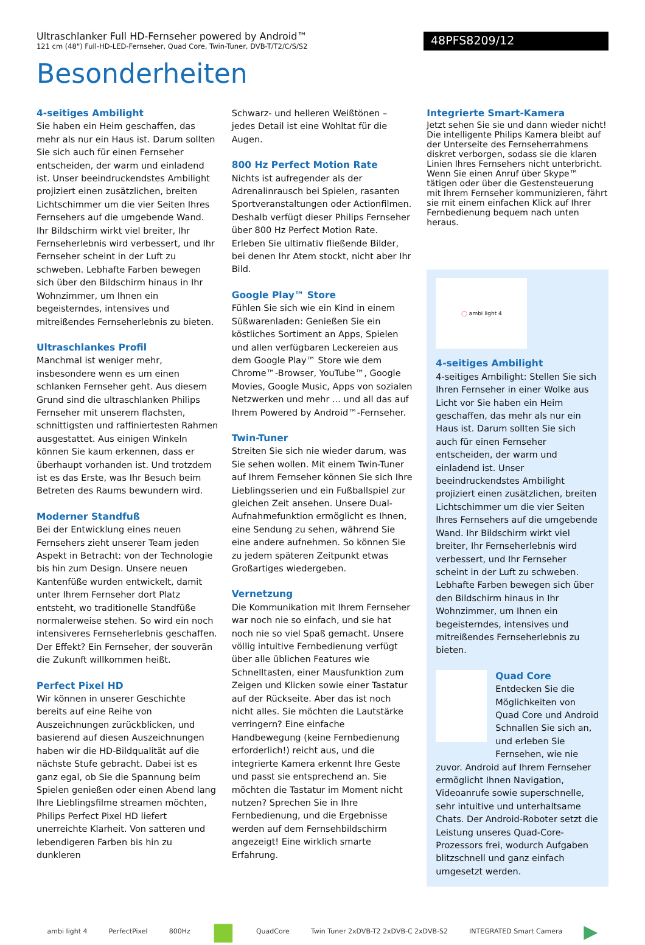Ultraschlanker Full HD-Fernseher powered by Android™
121 cm (48") Full-HD-LED-Fernseher, Quad Core, Twin-Tuner, DVB-T/T2/C/S/S2
48PFS8209/12
Besonderheiten
4-seitiges Ambilight
Sie haben ein Heim geschaffen, das mehr als nur ein Haus ist. Darum sollten Sie sich auch für einen Fernseher entscheiden, der warm und einladend ist. Unser beeindruckendstes Ambilight projiziert einen zusätzlichen, breiten Lichtschimmer um die vier Seiten Ihres Fernsehers auf die umgebende Wand. Ihr Bildschirm wirkt viel breiter, Ihr Fernseherlebnis wird verbessert, und Ihr Fernseher scheint in der Luft zu schweben. Lebhafte Farben bewegen sich über den Bildschirm hinaus in Ihr Wohnzimmer, um Ihnen ein begeisterndes, intensives und mitreißendes Fernseherlebnis zu bieten.
Ultraschlankes Profil
Manchmal ist weniger mehr, insbesondere wenn es um einen schlanken Fernseher geht. Aus diesem Grund sind die ultraschlanken Philips Fernseher mit unserem flachsten, schnittigsten und raffiniertesten Rahmen ausgestattet. Aus einigen Winkeln können Sie kaum erkennen, dass er überhaupt vorhanden ist. Und trotzdem ist es das Erste, was Ihr Besuch beim Betreten des Raums bewundern wird.
Moderner Standfuß
Bei der Entwicklung eines neuen Fernsehers zieht unserer Team jeden Aspekt in Betracht: von der Technologie bis hin zum Design. Unsere neuen Kantenfüße wurden entwickelt, damit unter Ihrem Fernseher dort Platz entsteht, wo traditionelle Standfüße normalerweise stehen. So wird ein noch intensiveres Fernseherlebnis geschaffen. Der Effekt? Ein Fernseher, der souverän die Zukunft willkommen heißt.
Perfect Pixel HD
Wir können in unserer Geschichte bereits auf eine Reihe von Auszeichnungen zurückblicken, und basierend auf diesen Auszeichnungen haben wir die HD-Bildqualität auf die nächste Stufe gebracht. Dabei ist es ganz egal, ob Sie die Spannung beim Spielen genießen oder einen Abend lang Ihre Lieblingsfilme streamen möchten, Philips Perfect Pixel HD liefert unerreichte Klarheit. Von satteren und lebendigeren Farben bis hin zu dunkleren
Schwarz- und helleren Weißtönen – jedes Detail ist eine Wohltat für die Augen.
800 Hz Perfect Motion Rate
Nichts ist aufregender als der Adrenalinrausch bei Spielen, rasanten Sportveranstaltungen oder Actionfilmen. Deshalb verfügt dieser Philips Fernseher über 800 Hz Perfect Motion Rate. Erleben Sie ultimativ fließende Bilder, bei denen Ihr Atem stockt, nicht aber Ihr Bild.
Google Play™ Store
Fühlen Sie sich wie ein Kind in einem Süßwarenladen: Genießen Sie ein köstliches Sortiment an Apps, Spielen und allen verfügbaren Leckereien aus dem Google Play™ Store wie dem Chrome™-Browser, YouTube™, Google Movies, Google Music, Apps von sozialen Netzwerken und mehr ... und all das auf Ihrem Powered by Android™-Fernseher.
Twin-Tuner
Streiten Sie sich nie wieder darum, was Sie sehen wollen. Mit einem Twin-Tuner auf Ihrem Fernseher können Sie sich Ihre Lieblingsserien und ein Fußballspiel zur gleichen Zeit ansehen. Unsere Dual-Aufnahmefunktion ermöglicht es Ihnen, eine Sendung zu sehen, während Sie eine andere aufnehmen. So können Sie zu jedem späteren Zeitpunkt etwas Großartiges wiedergeben.
Vernetzung
Die Kommunikation mit Ihrem Fernseher war noch nie so einfach, und sie hat noch nie so viel Spaß gemacht. Unsere völlig intuitive Fernbedienung verfügt über alle üblichen Features wie Schnelltasten, einer Mausfunktion zum Zeigen und Klicken sowie einer Tastatur auf der Rückseite. Aber das ist noch nicht alles. Sie möchten die Lautstärke verringern? Eine einfache Handbewegung (keine Fernbedienung erforderlich!) reicht aus, und die integrierte Kamera erkennt Ihre Geste und passt sie entsprechend an. Sie möchten die Tastatur im Moment nicht nutzen? Sprechen Sie in Ihre Fernbedienung, und die Ergebnisse werden auf dem Fernsehbildschirm angezeigt! Eine wirklich smarte Erfahrung.
Integrierte Smart-Kamera
Jetzt sehen Sie sie und dann wieder nicht! Die intelligente Philips Kamera bleibt auf der Unterseite des Fernseherrahmens diskret verborgen, sodass sie die klaren Linien Ihres Fernsehers nicht unterbricht. Wenn Sie einen Anruf über Skype™ tätigen oder über die Gestensteuerung mit Ihrem Fernseher kommunizieren, fährt sie mit einem einfachen Klick auf Ihrer Fernbedienung bequem nach unten heraus.
◯ ambi light 4
4-seitiges Ambilight
4-seitiges Ambilight: Stellen Sie sich Ihren Fernseher in einer Wolke aus Licht vor Sie haben ein Heim geschaffen, das mehr als nur ein Haus ist. Darum sollten Sie sich auch für einen Fernseher entscheiden, der warm und einladend ist. Unser beeindruckendstes Ambilight projiziert einen zusätzlichen, breiten Lichtschimmer um die vier Seiten Ihres Fernsehers auf die umgebende Wand. Ihr Bildschirm wirkt viel breiter, Ihr Fernseherlebnis wird verbessert, und Ihr Fernseher scheint in der Luft zu schweben. Lebhafte Farben bewegen sich über den Bildschirm hinaus in Ihr Wohnzimmer, um Ihnen ein begeisterndes, intensives und mitreißendes Fernseherlebnis zu bieten.
Quad Core
Entdecken Sie die Möglichkeiten von Quad Core und Android Schnallen Sie sich an, und erleben Sie Fernsehen, wie nie zuvor. Android auf Ihrem Fernseher ermöglicht Ihnen Navigation, Videoanrufe sowie superschnelle, sehr intuitive und unterhaltsame Chats. Der Android-Roboter setzt die Leistung unseres Quad-Core-Prozessors frei, wodurch Aufgaben blitzschnell und ganz einfach umgesetzt werden.
ambi light 4 PerfectPixel 800Hz ■ QuadCore Twin Tuner 2xDVB-T2 2xDVB-C 2xDVB-S2 INTEGRATED Smart Camera ▶